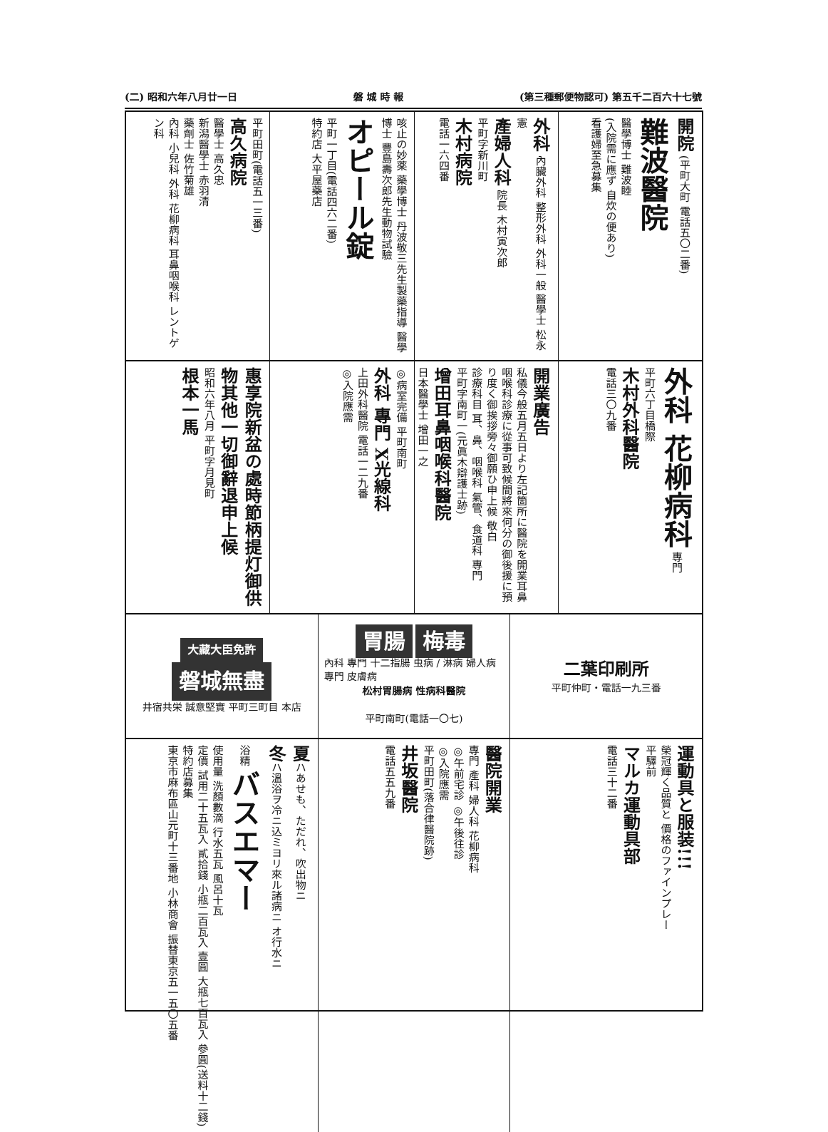(二) 昭和六年八月廿一日 磐 城 時 報 (第三種郵便物認可) 第五千二百六十七號
開院 (平町大町 電話五〇二番)
難波醫院
醫學博士 難波睦
(入院需に應ず 自炊の便あり)
看護婦至急募集
外科 內臟外科 整形外科 外科一般 醫學士 松永憲
產婦人科 院長 木村寅次郎
平町字新川町
木村病院
電話一六四番
咳止の妙薬 藥學博士 丹波敬三先生製藥指導 醫學博士 豐島壽次郎先生動物試驗
オピール錠
平町一丁目(電話四六二番)
特約店 大平屋藥店
平町田町(電話五一三番)
高久病院
醫學士 高久忠
新潟醫學士 赤羽清
藥劑士 佐竹菊雄
內科 小兒科 外科 花柳病科 耳鼻咽喉科 レントゲン科
外科 花柳病科 專門
平町六丁目橋際
木村外科醫院
電話三〇九番
開業廣告
私儀今般五月五日より左記箇所に醫院を開業耳鼻咽喉科診療に從事可致候間將來何分の御後援に預り度く御挨拶旁々御願ひ申上候 敬白
診療科目 耳、鼻、咽喉科 氣管、食道科 專門
平町字南町一(元眞木辯護士跡)
增田耳鼻咽喉科醫院
日本醫學士 增田一之
◎病室完備 平町南町
外科 專門 X光線科
上田外科醫院 電話一二九番
◎入院應需
惠享院新盆の處時節柄提灯御供物其他一切御辭退申上候
昭和六年八月 平町字月見町
根本一馬
二葉印刷所
平町仲町・電話一九三番
胃腸 梅毒
內科 專門 十二指腸 虫病 / 淋病 婦人病 專門 皮膚病
松村胃腸病 性病科醫院
平町南町(電話一〇七)
大藏大臣免許
磐城無盡
井宿共栄 誠意堅實 平町三町目 本店
運動具と服装!!!
榮冠輝く品質と 價格のファインプレー
平驛前
マルカ運動具部
電話三十二番
醫院開業
專門 產科 婦人科 花柳病科
◎午前宅診 ◎午後往診
◎入院應需
平町田町(落合律醫院跡)
井坂醫院
電話五五九番
夏ハあせも、ただれ、吹出物ニ
冬ハ溫浴ヲ冷ニ込ミヨリ來ル諸病ニ オ行水ニ
浴精 バスエマー
使用量 洗顏數滴 行水五瓦 風呂十瓦
定價 試用二十五瓦入 貳拾錢 小瓶二百瓦入 壹圓 大瓶七百瓦入 參圓(送料十二錢)
特約店募集
東京市麻布區山元町十三番地 小林商會 振替東京五一五〇五番